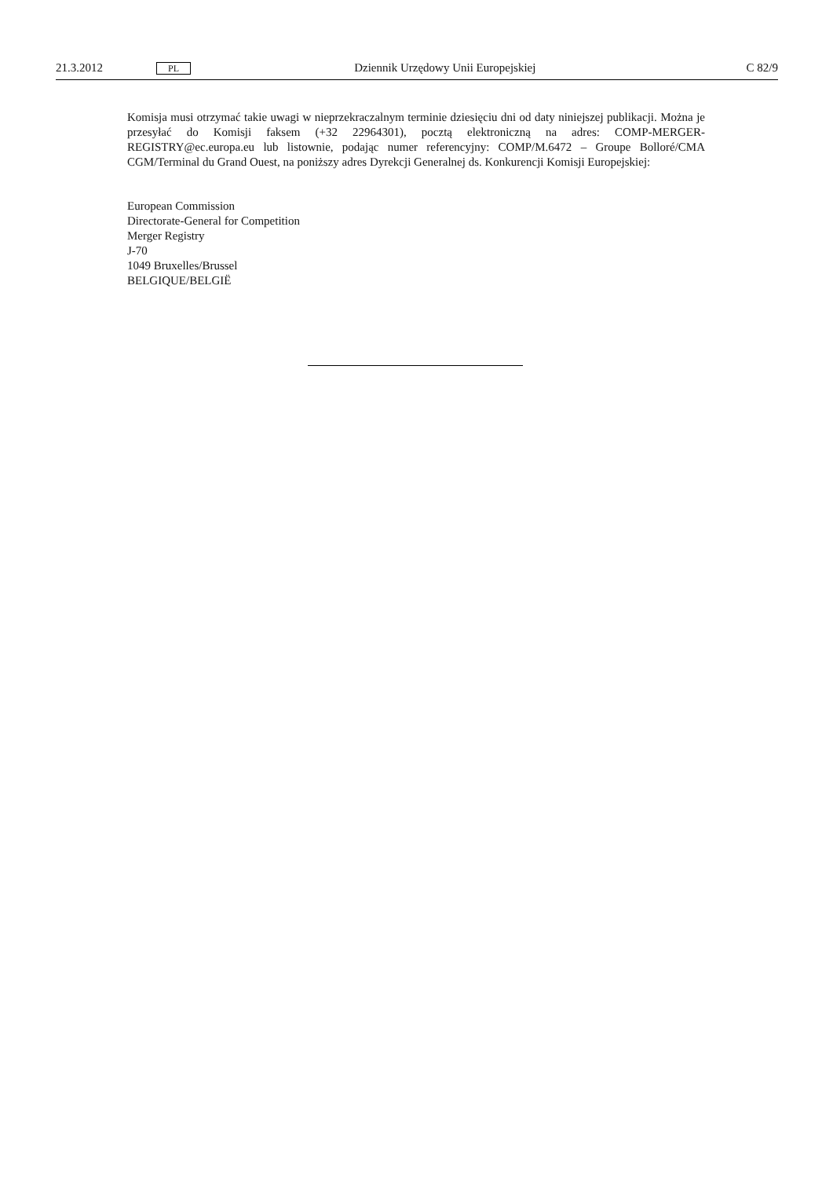21.3.2012 PL Dziennik Urzędowy Unii Europejskiej C 82/9
Komisja musi otrzymać takie uwagi w nieprzekraczalnym terminie dziesięciu dni od daty niniejszej publikacji. Można je przesyłać do Komisji faksem (+32 22964301), pocztą elektroniczną na adres: COMP-MERGER-REGISTRY@ec.europa.eu lub listownie, podając numer referencyjny: COMP/M.6472 – Groupe Bolloré/CMA CGM/Terminal du Grand Ouest, na poniższy adres Dyrekcji Generalnej ds. Konkurencji Komisji Europejskiej:
European Commission
Directorate-General for Competition
Merger Registry
J-70
1049 Bruxelles/Brussel
BELGIQUE/BELGIË